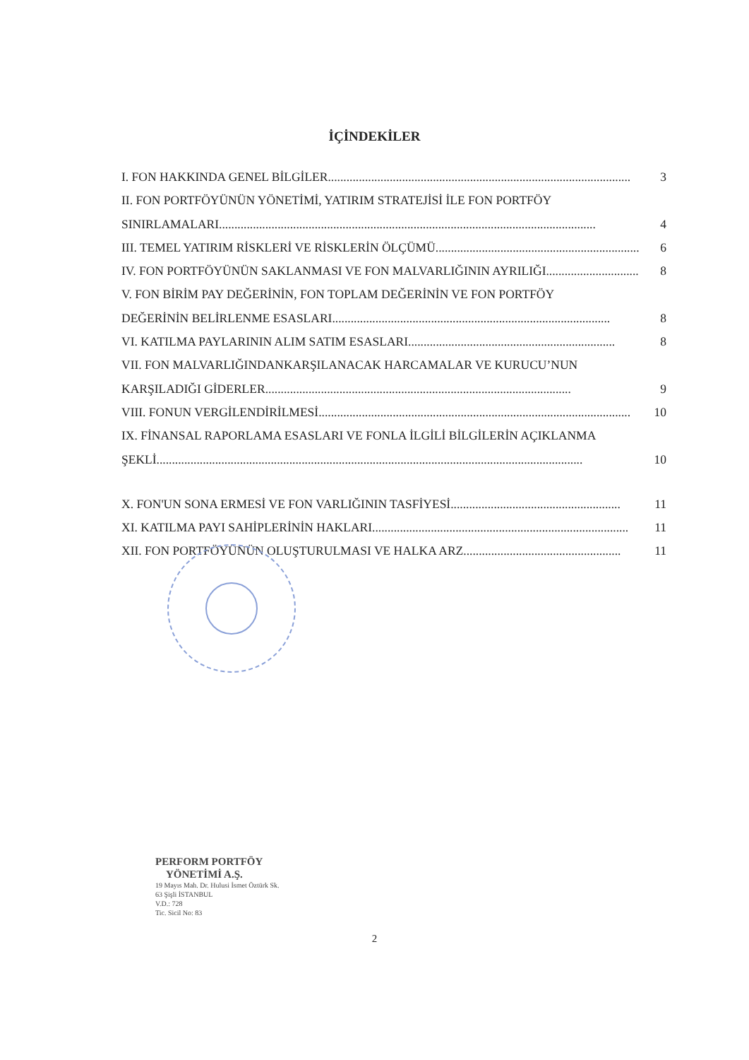İÇİNDEKİLER
I. FON HAKKINDA GENEL BİLGİLER .................................................................................................. 3
II. FON PORTFÖYÜNÜN YÖNETİMİ, YATIRIM STRATEJİSİ İLE FON PORTFÖY
SINIRLAMALARI .......................................................................................................................... 4
III. TEMEL YATIRIM RİSKLERİ VE RİSKLERİN ÖLÇÜMÜ .................................................................. 6
IV. FON PORTFÖYÜNÜN SAKLANMASI VE FON MALVARLIĞININ AYRILIĞI .............................. 8
V. FON BİRİM PAY DEĞERİNİN, FON TOPLAM DEĞERİNİN VE FON PORTFÖY
DEĞERİNİN BELİRLENME ESASLARI .......................................................................................... 8
VI. KATILMA PAYLARININ ALIM SATIM ESASLARI ................................................................... 8
VII. FON MALVARLIĞINDANKARŞILANACAK HARCAMALAR VE KURUCU’NUN
KARŞILADIĞI GİDERLER ................................................................................................... 9
VIII. FONUN VERGİLENDİRİLMESİ ..................................................................................................... 10
IX. FİNANSAL RAPORLAMA ESASLARI VE FONLA İLGİLİ BİLGİLERİN AÇIKLANMA
ŞEKLİ .......................................................................................................................................... 10
X. FON'UN SONA ERMESİ VE FON VARLIĞININ TASFİYESİ ....................................................... 11
XI. KATILMA PAYI SAHİPLERİNİN HAKLARI ................................................................................... 11
XII. FON PORTFÖYÜNÜN OLUŞTURULMASI VE HALKA ARZ ................................................... 11
PERFORM PORTFÖY
YÖNETİMİ A.Ş.
19 Mayıs Mah. Dr. Hulusi İsmet Öztürk Sk.
63 Şişli İSTANBUL
V.D.: 728
Tic. Sicil No: 83
2